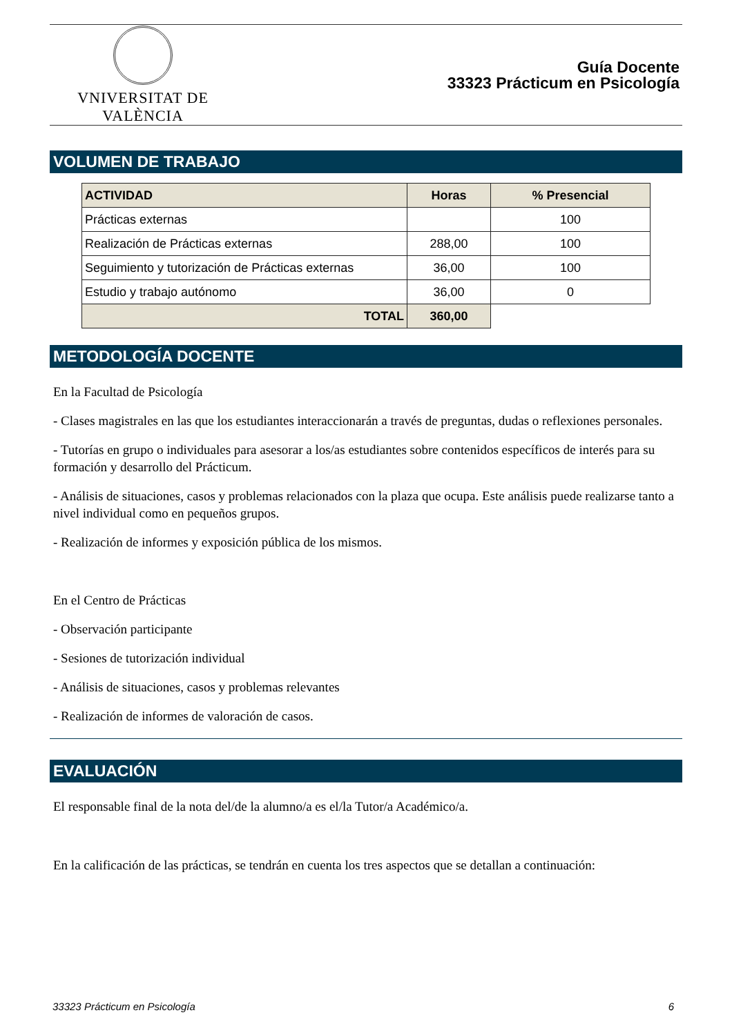VNIVERSITAT DE VALÈNCIA
Guía Docente
33323 Prácticum en Psicología
VOLUMEN DE TRABAJO
| ACTIVIDAD | Horas | % Presencial |
| --- | --- | --- |
| Prácticas externas | | 100 |
| Realización de Prácticas externas | 288,00 | 100 |
| Seguimiento y tutorización de Prácticas externas | 36,00 | 100 |
| Estudio y trabajo autónomo | 36,00 | 0 |
| TOTAL | 360,00 | |
METODOLOGÍA DOCENTE
En la Facultad de Psicología
- Clases magistrales en las que los estudiantes interaccionarán a través de preguntas, dudas o reflexiones personales.
- Tutorías en grupo o individuales para asesorar a los/as estudiantes sobre contenidos específicos de interés para su formación y desarrollo del Prácticum.
- Análisis de situaciones, casos y problemas relacionados con la plaza que ocupa. Este análisis puede realizarse tanto a nivel individual como en pequeños grupos.
- Realización de informes y exposición pública de los mismos.
En el Centro de Prácticas
- Observación participante
- Sesiones de tutorización individual
- Análisis de situaciones, casos y problemas relevantes
- Realización de informes de valoración de casos.
EVALUACIÓN
El responsable final de la nota del/de la alumno/a es el/la Tutor/a Académico/a.
En la calificación de las prácticas, se tendrán en cuenta los tres aspectos que se detallan a continuación:
33323 Prácticum en Psicología 6